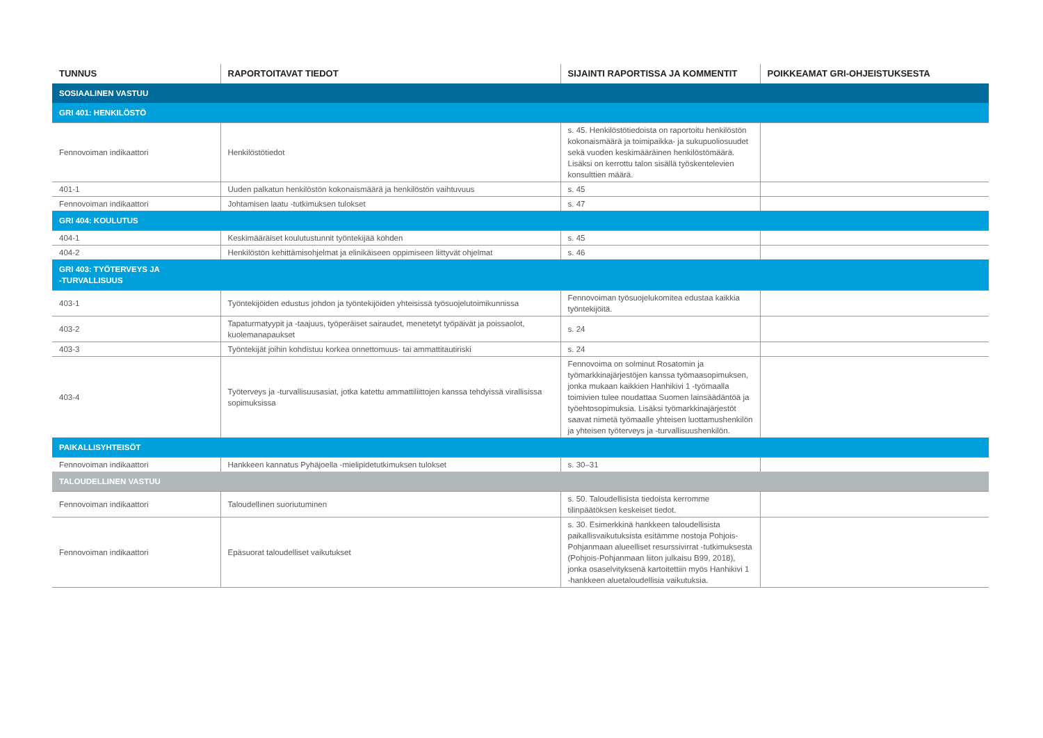| TUNNUS | RAPORTOITAVAT TIEDOT | SIJAINTI RAPORTISSA JA KOMMENTIT | POIKKEAMAT GRI-OHJEISTUKSESTA |
| --- | --- | --- | --- |
| SOSIAALINEN VASTUU | | | |
| GRI 401: HENKILÖSTÖ | | | |
| Fennovoiman indikaattori | Henkilöstötiedot | s. 45. Henkilöstötiedoista on raportoitu henkilöstön kokonaismäärä ja toimipaikka- ja sukupuoliosuudet sekä vuoden keskimääräinen henkilöstömäärä. Lisäksi on kerrottu talon sisällä työskentelevien konsulttien määrä. | |
| 401-1 | Uuden palkatun henkilöstön kokonaismäärä ja henkilöstön vaihtuvuus | s. 45 | |
| Fennovoiman indikaattori | Johtamisen laatu -tutkimuksen tulokset | s. 47 | |
| GRI 404: KOULUTUS | | | |
| 404-1 | Keskimääräiset koulutustunnit työntekijää kohden | s. 45 | |
| 404-2 | Henkilöstön kehittämisohjelmat ja elinikäiseen oppimiseen liittyvät ohjelmat | s. 46 | |
| GRI 403: TYÖTERVEYS JA -TURVALLISUUS | | | |
| 403-1 | Työntekijöiden edustus johdon ja työntekijöiden yhteisissä työsuojelutoimikunnissa | Fennovoiman työsuojelukomitea edustaa kaikkia työntekijöitä. | |
| 403-2 | Tapaturmatyypit ja -taajuus, työperäiset sairaudet, menetetyt työpäivät ja poissaolot, kuolemanapaukset | s. 24 | |
| 403-3 | Työntekijät joihin kohdistuu korkea onnettomuus- tai ammattitautiriski | s. 24 | |
| 403-4 | Työterveys ja -turvallisuusasiat, jotka katettu ammattiliittojen kanssa tehdyissä virallisissa sopimuksissa | Fennovoima on solminut Rosatomin ja työmarkkinajärjestöjen kanssa työmaasopimuksen, jonka mukaan kaikkien Hanhikivi 1 -työmaalla toimivien tulee noudattaa Suomen lainsäädäntöä ja työehtosopimuksia. Lisäksi työmarkkinajärjestöt saavat nimetä työmaalle yhteisen luottamushenkilön ja yhteisen työterveys ja -turvallisuushenkilön. | |
| PAIKALLISYHTEISÖT | | | |
| Fennovoiman indikaattori | Hankkeen kannatus Pyhäjoella -mielipidetutkimuksen tulokset | s. 30–31 | |
| TALOUDELLINEN VASTUU | | | |
| Fennovoiman indikaattori | Taloudellinen suoriutuminen | s. 50. Taloudellisista tiedoista kerromme tilinpäätöksen keskeiset tiedot. | |
| Fennovoiman indikaattori | Epäsuorat taloudelliset vaikutukset | s. 30. Esimerkkinä hankkeen taloudellisista paikallisvaikutuksista esitämme nostoja Pohjois-Pohjanmaan alueelliset resurssivirrat -tutkimuksesta (Pohjois-Pohjanmaan liiton julkaisu B99, 2018), jonka osaselvityksenä kartoitettiin myös Hanhikivi 1 -hankkeen aluetaloudellisia vaikutuksia. | |